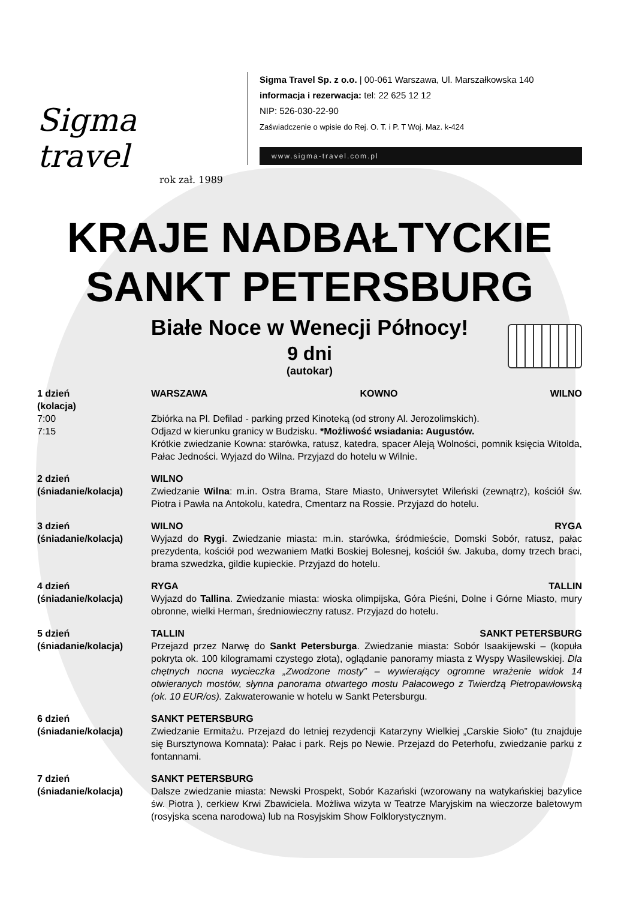Sigma travel
rok zał. 1989
Sigma Travel Sp. z o.o. | 00-061 Warszawa, Ul. Marszałkowska 140
informacja i rezerwacja: tel: 22 625 12 12
NIP: 526-030-22-90
Zaświadczenie o wpisie do Rej. O. T. i P. T Woj. Maz. k-424
www.sigma-travel.com.pl
KRAJE NADBAŁTYCKIE
SANKT PETERSBURG
Białe Noce w Wenecji Północy!
9 dni
(autokar)
1 dzień
(kolacja)
7:00
7:15
WARSZAWA KOWNO WILNO
Zbiórka na Pl. Defilad - parking przed Kinoteką (od strony Al. Jerozolimskich).
Odjazd w kierunku granicy w Budzisku. *Możliwość wsiadania: Augustów.
Krótkie zwiedzanie Kowna: starówka, ratusz, katedra, spacer Aleją Wolności, pomnik księcia Witolda, Pałac Jedności. Wyjazd do Wilna. Przyjazd do hotelu w Wilnie.
2 dzień
(śniadanie/kolacja)
WILNO
Zwiedzanie Wilna: m.in. Ostra Brama, Stare Miasto, Uniwersytet Wileński (zewnątrz), kościół św. Piotra i Pawła na Antokolu, katedra, Cmentarz na Rossie. Przyjazd do hotelu.
3 dzień
(śniadanie/kolacja)
WILNO RYGA
Wyjazd do Rygi. Zwiedzanie miasta: m.in. starówka, śródmieście, Domski Sobór, ratusz, pałac prezydenta, kościół pod wezwaniem Matki Boskiej Bolesnej, kościół św. Jakuba, domy trzech braci, brama szwedzka, gildie kupieckie. Przyjazd do hotelu.
4 dzień
(śniadanie/kolacja)
RYGA TALLIN
Wyjazd do Tallina. Zwiedzanie miasta: wioska olimpijska, Góra Pieśni, Dolne i Górne Miasto, mury obronne, wielki Herman, średniowieczny ratusz. Przyjazd do hotelu.
5 dzień
(śniadanie/kolacja)
TALLIN SANKT PETERSBURG
Przejazd przez Narwę do Sankt Petersburga. Zwiedzanie miasta: Sobór Isaakijewski – (kopuła pokryta ok. 100 kilogramami czystego złota), oglądanie panoramy miasta z Wyspy Wasilewskiej. Dla chętnych nocna wycieczka „Zwodzone mosty” – wywierający ogromne wrażenie widok 14 otwieranych mostów, słynna panorama otwartego mostu Pałacowego z Twierdzą Pietropawłowską (ok. 10 EUR/os). Zakwaterowanie w hotelu w Sankt Petersburgu.
6 dzień
(śniadanie/kolacja)
SANKT PETERSBURG
Zwiedzanie Ermitażu. Przejazd do letniej rezydencji Katarzyny Wielkiej „Carskie Sioło” (tu znajduje się Bursztynowa Komnata): Pałac i park. Rejs po Newie. Przejazd do Peterhofu, zwiedzanie parku z fontannami.
7 dzień
(śniadanie/kolacja)
SANKT PETERSBURG
Dalsze zwiedzanie miasta: Newski Prospekt, Sobór Kazański (wzorowany na watykańskiej bazylice św. Piotra ), cerkiew Krwi Zbawiciela. Możliwa wizyta w Teatrze Maryjskim na wieczorze baletowym (rosyjska scena narodowa) lub na Rosyjskim Show Folklorystycznym.